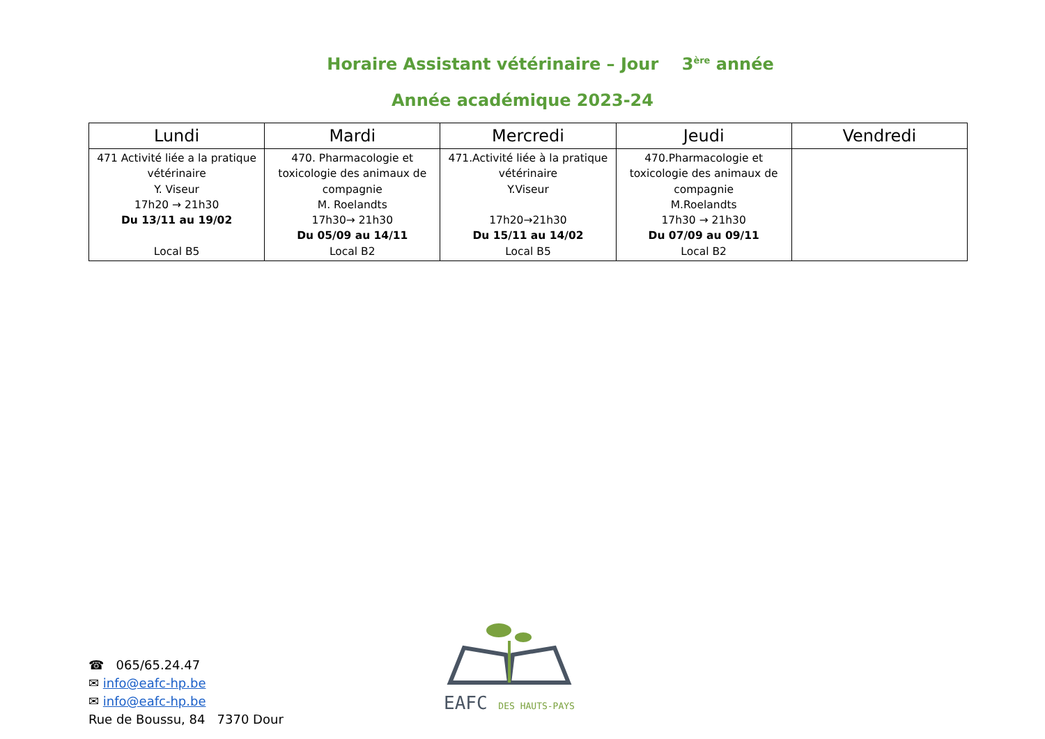Horaire Assistant vétérinaire – Jour 3<sup>ère</sup> année
Année académique 2023-24
| Lundi | Mardi | Mercredi | Jeudi | Vendredi |
| --- | --- | --- | --- | --- |
| 471 Activité liée a la pratique vétérinaire Y. Viseur 17h20 → 21h30 Du 13/11 au 19/02 Local B5 | 470. Pharmacologie et toxicologie des animaux de compagnie M. Roelandts 17h30→ 21h30 Du 05/09 au 14/11 Local B2 | 471.Activité liée à la pratique vétérinaire Y.Viseur 17h20→21h30 Du 15/11 au 14/02 Local B5 | 470.Pharmacologie et toxicologie des animaux de compagnie M.Roelandts 17h30 → 21h30 Du 07/09 au 09/11 Local B2 | |
EAFC DES HAUTS-PAYS
☎ 065/65.24.47
✉ info@eafc-hp.be
✉ info@eafc-hp.be
Rue de Boussu, 84 7370 Dour